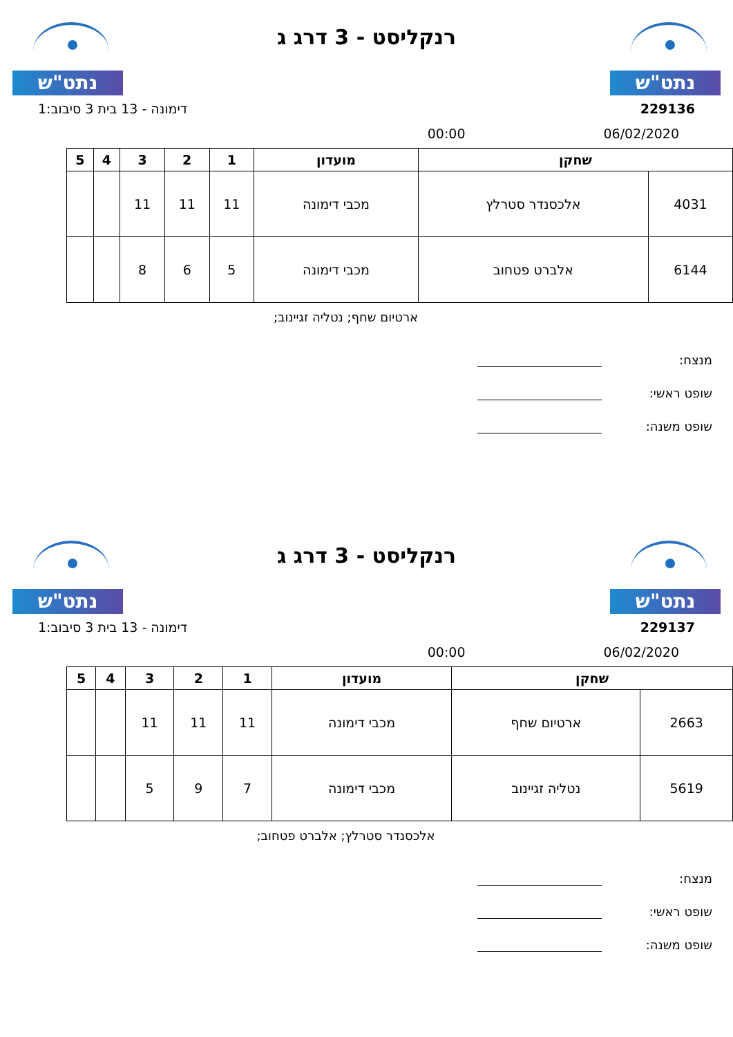נתט"ש
רנקליסט - 3 דרג ג
נתט"ש
229136 דימונה - 13 בית 3 סיבוב:1
06/02/2020 00:00
| שחקן | | מועדון | 1 | 2 | 3 | 4 | 5 |
| --- | --- | --- | --- | --- | --- | --- | --- |
| 4031 | אלכסנדר סטרלץ | מכבי דימונה | 11 | 11 | 11 | | |
| 6144 | אלברט פטחוב | מכבי דימונה | 5 | 6 | 8 | | |
ארטיום שחף; נטליה זגיינוב;
מנצח:
שופט ראשי:
שופט משנה:
נתט"ש
רנקליסט - 3 דרג ג
נתט"ש
229137 דימונה - 13 בית 3 סיבוב:1
06/02/2020 00:00
| שחקן | | מועדון | 1 | 2 | 3 | 4 | 5 |
| --- | --- | --- | --- | --- | --- | --- | --- |
| 2663 | ארטיום שחף | מכבי דימונה | 11 | 11 | 11 | | |
| 5619 | נטליה זגיינוב | מכבי דימונה | 7 | 9 | 5 | | |
אלכסנדר סטרלץ; אלברט פטחוב;
מנצח:
שופט ראשי:
שופט משנה: